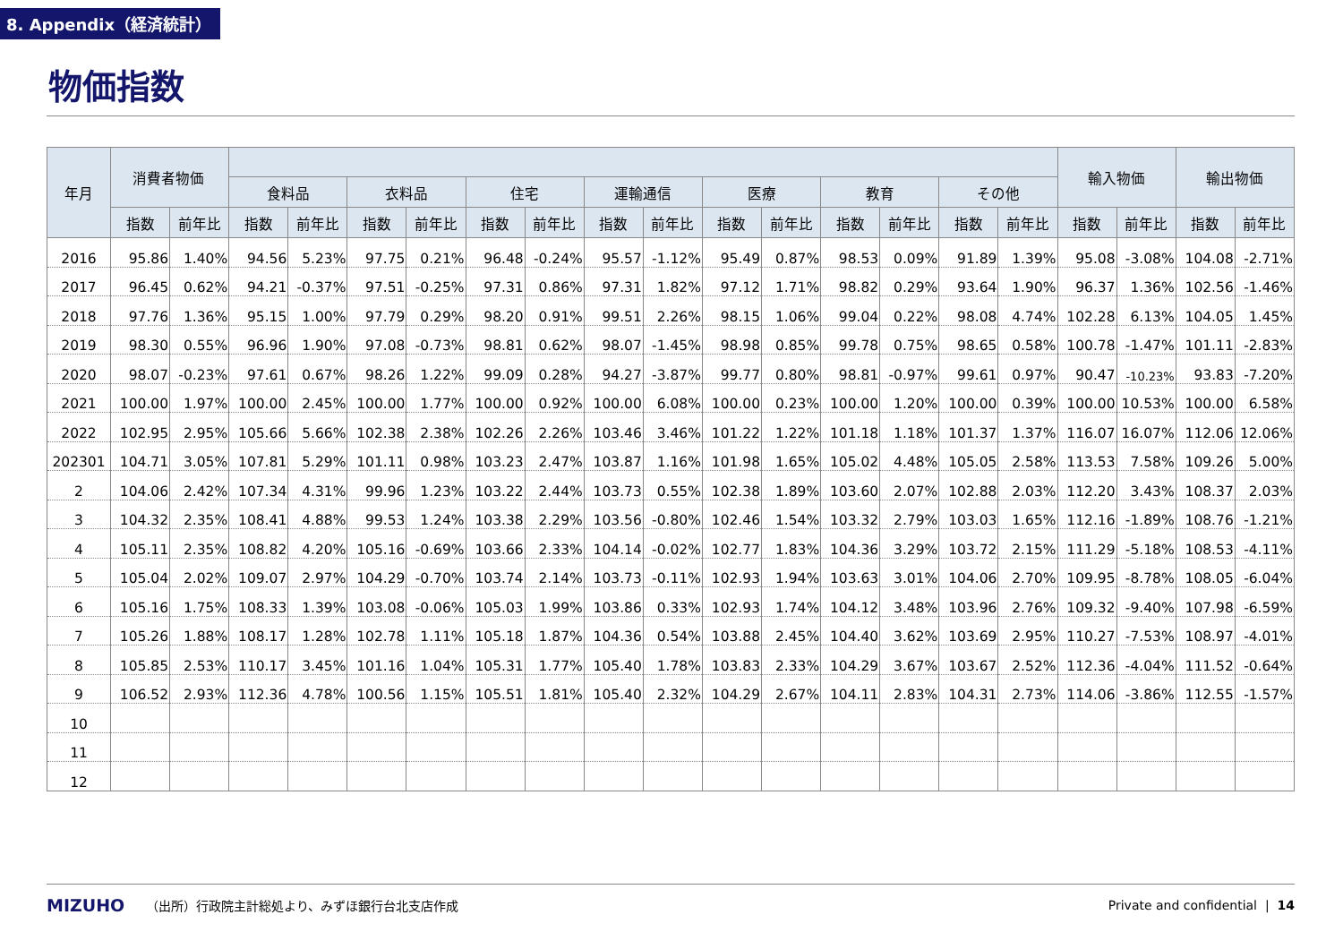8. Appendix（経済統計）
物価指数
| 年月 | 消費者物価 | | | | | | | | | | | | | | | | 輸入物価 | | 輸出物価 | |
| --- | --- | --- | --- | --- | --- | --- | --- | --- | --- | --- | --- | --- | --- | --- | --- | --- | --- | --- | --- | --- |
| | | | 食料品 | | 衣料品 | | 住宅 | | 運輸通信 | | 医療 | | 教育 | | その他 | | | | | |
| | 指数 | 前年比 | 指数 | 前年比 | 指数 | 前年比 | 指数 | 前年比 | 指数 | 前年比 | 指数 | 前年比 | 指数 | 前年比 | 指数 | 前年比 | 指数 | 前年比 | 指数 | 前年比 |
| 2016 | 95.86 | 1.40% | 94.56 | 5.23% | 97.75 | 0.21% | 96.48 | -0.24% | 95.57 | -1.12% | 95.49 | 0.87% | 98.53 | 0.09% | 91.89 | 1.39% | 95.08 | -3.08% | 104.08 | -2.71% |
| 2017 | 96.45 | 0.62% | 94.21 | -0.37% | 97.51 | -0.25% | 97.31 | 0.86% | 97.31 | 1.82% | 97.12 | 1.71% | 98.82 | 0.29% | 93.64 | 1.90% | 96.37 | 1.36% | 102.56 | -1.46% |
| 2018 | 97.76 | 1.36% | 95.15 | 1.00% | 97.79 | 0.29% | 98.20 | 0.91% | 99.51 | 2.26% | 98.15 | 1.06% | 99.04 | 0.22% | 98.08 | 4.74% | 102.28 | 6.13% | 104.05 | 1.45% |
| 2019 | 98.30 | 0.55% | 96.96 | 1.90% | 97.08 | -0.73% | 98.81 | 0.62% | 98.07 | -1.45% | 98.98 | 0.85% | 99.78 | 0.75% | 98.65 | 0.58% | 100.78 | -1.47% | 101.11 | -2.83% |
| 2020 | 98.07 | -0.23% | 97.61 | 0.67% | 98.26 | 1.22% | 99.09 | 0.28% | 94.27 | -3.87% | 99.77 | 0.80% | 98.81 | -0.97% | 99.61 | 0.97% | 90.47 | -10.23% | 93.83 | -7.20% |
| 2021 | 100.00 | 1.97% | 100.00 | 2.45% | 100.00 | 1.77% | 100.00 | 0.92% | 100.00 | 6.08% | 100.00 | 0.23% | 100.00 | 1.20% | 100.00 | 0.39% | 100.00 | 10.53% | 100.00 | 6.58% |
| 2022 | 102.95 | 2.95% | 105.66 | 5.66% | 102.38 | 2.38% | 102.26 | 2.26% | 103.46 | 3.46% | 101.22 | 1.22% | 101.18 | 1.18% | 101.37 | 1.37% | 116.07 | 16.07% | 112.06 | 12.06% |
| 202301 | 104.71 | 3.05% | 107.81 | 5.29% | 101.11 | 0.98% | 103.23 | 2.47% | 103.87 | 1.16% | 101.98 | 1.65% | 105.02 | 4.48% | 105.05 | 2.58% | 113.53 | 7.58% | 109.26 | 5.00% |
| 2 | 104.06 | 2.42% | 107.34 | 4.31% | 99.96 | 1.23% | 103.22 | 2.44% | 103.73 | 0.55% | 102.38 | 1.89% | 103.60 | 2.07% | 102.88 | 2.03% | 112.20 | 3.43% | 108.37 | 2.03% |
| 3 | 104.32 | 2.35% | 108.41 | 4.88% | 99.53 | 1.24% | 103.38 | 2.29% | 103.56 | -0.80% | 102.46 | 1.54% | 103.32 | 2.79% | 103.03 | 1.65% | 112.16 | -1.89% | 108.76 | -1.21% |
| 4 | 105.11 | 2.35% | 108.82 | 4.20% | 105.16 | -0.69% | 103.66 | 2.33% | 104.14 | -0.02% | 102.77 | 1.83% | 104.36 | 3.29% | 103.72 | 2.15% | 111.29 | -5.18% | 108.53 | -4.11% |
| 5 | 105.04 | 2.02% | 109.07 | 2.97% | 104.29 | -0.70% | 103.74 | 2.14% | 103.73 | -0.11% | 102.93 | 1.94% | 103.63 | 3.01% | 104.06 | 2.70% | 109.95 | -8.78% | 108.05 | -6.04% |
| 6 | 105.16 | 1.75% | 108.33 | 1.39% | 103.08 | -0.06% | 105.03 | 1.99% | 103.86 | 0.33% | 102.93 | 1.74% | 104.12 | 3.48% | 103.96 | 2.76% | 109.32 | -9.40% | 107.98 | -6.59% |
| 7 | 105.26 | 1.88% | 108.17 | 1.28% | 102.78 | 1.11% | 105.18 | 1.87% | 104.36 | 0.54% | 103.88 | 2.45% | 104.40 | 3.62% | 103.69 | 2.95% | 110.27 | -7.53% | 108.97 | -4.01% |
| 8 | 105.85 | 2.53% | 110.17 | 3.45% | 101.16 | 1.04% | 105.31 | 1.77% | 105.40 | 1.78% | 103.83 | 2.33% | 104.29 | 3.67% | 103.67 | 2.52% | 112.36 | -4.04% | 111.52 | -0.64% |
| 9 | 106.52 | 2.93% | 112.36 | 4.78% | 100.56 | 1.15% | 105.51 | 1.81% | 105.40 | 2.32% | 104.29 | 2.67% | 104.11 | 2.83% | 104.31 | 2.73% | 114.06 | -3.86% | 112.55 | -1.57% |
| 10 | | | | | | | | | | | | | | | | | | | | |
| 11 | | | | | | | | | | | | | | | | | | | | |
| 12 | | | | | | | | | | | | | | | | | | | | |
MIZUHO （出所）行政院主計総処より、みずほ銀行台北支店作成 Private and confidential | 14